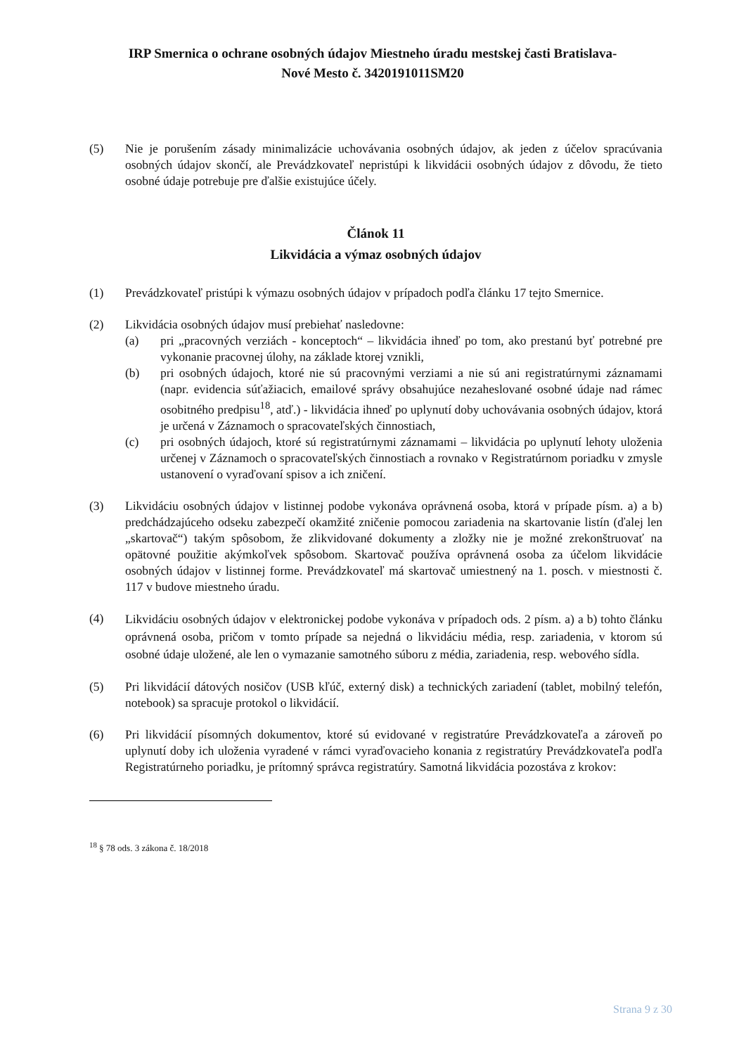IRP Smernica o ochrane osobných údajov Miestneho úradu mestskej časti Bratislava-
Nové Mesto č. 3420191011SM20
(5) Nie je porušením zásady minimalizácie uchovávania osobných údajov, ak jeden z účelov spracúvania osobných údajov skončí, ale Prevádzkovateľ nepristúpi k likvidácii osobných údajov z dôvodu, že tieto osobné údaje potrebuje pre ďalšie existujúce účely.
Článok 11
Likvidácia a výmaz osobných údajov
(1) Prevádzkovateľ pristúpi k výmazu osobných údajov v prípadoch podľa článku 17 tejto Smernice.
(2) Likvidácia osobných údajov musí prebiehať nasledovne:
(a) pri „pracovných verziách - konceptoch“ – likvidácia ihneď po tom, ako prestanú byť potrebné pre vykonanie pracovnej úlohy, na základe ktorej vznikli,
(b) pri osobných údajoch, ktoré nie sú pracovnými verziami a nie sú ani registratúrnymi záznamami (napr. evidencia súťažiacich, emailové správy obsahujúce nezaheslované osobné údaje nad rámec osobitného predpisu<sup>18</sup>, atď.) - likvidácia ihneď po uplynutí doby uchovávania osobných údajov, ktorá je určená v Záznamoch o spracovateľských činnostiach,
(c) pri osobných údajoch, ktoré sú registratúrnymi záznamami – likvidácia po uplynutí lehoty uloženia určenej v Záznamoch o spracovateľských činnostiach a rovnako v Registratúrnom poriadku v zmysle ustanovení o vyraďovaní spisov a ich zničení.
(3) Likvidáciu osobných údajov v listinnej podobe vykonáva oprávnená osoba, ktorá v prípade písm. a) a b) predchádzajúceho odseku zabezpečí okamžité zničenie pomocou zariadenia na skartovanie listín (ďalej len „skartovač“) takým spôsobom, že zlikvidované dokumenty a zložky nie je možné zrekonštruovať na opätovné použitie akýmkoľvek spôsobom. Skartovač používa oprávnená osoba za účelom likvidácie osobných údajov v listinnej forme. Prevádzkovateľ má skartovač umiestnený na 1. posch. v miestnosti č. 117 v budove miestneho úradu.
(4)
Likvidáciu osobných údajov v elektronickej podobe vykonáva v prípadoch ods. 2 písm. a) a b) tohto článku oprávnená osoba, pričom v tomto prípade sa nejedná o likvidáciu média, resp. zariadenia, v ktorom sú osobné údaje uložené, ale len o vymazanie samotného súboru z média, zariadenia, resp. webového sídla.
(5) Pri likvidácií dátových nosičov (USB kľúč, externý disk) a technických zariadení (tablet, mobilný telefón, notebook) sa spracuje protokol o likvidácií.
(6) Pri likvidácií písomných dokumentov, ktoré sú evidované v registratúre Prevádzkovateľa a zároveň po uplynutí doby ich uloženia vyradené v rámci vyraďovacieho konania z registratúry Prevádzkovateľa podľa Registratúrneho poriadku, je prítomný správca registratúry. Samotná likvidácia pozostáva z krokov:
<sup>18</sup> § 78 ods. 3 zákona č. 18/2018
Strana 9 z 30